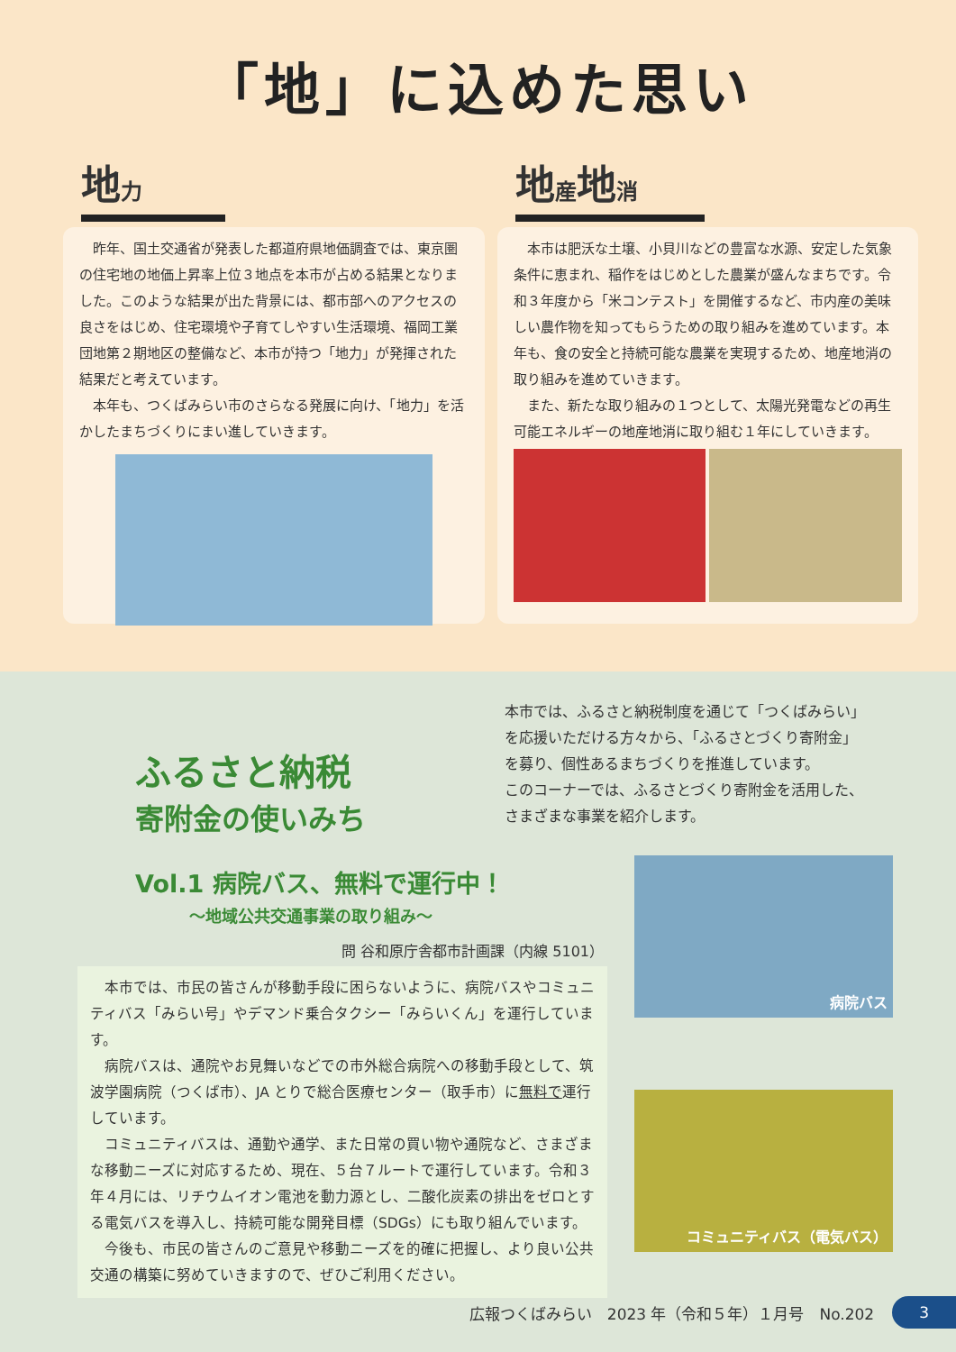「地」に込めた思い
地力
昨年、国土交通省が発表した都道府県地価調査では、東京圏の住宅地の地価上昇率上位３地点を本市が占める結果となりました。このような結果が出た背景には、都市部へのアクセスの良さをはじめ、住宅環境や子育てしやすい生活環境、福岡工業団地第２期地区の整備など、本市が持つ「地力」が発揮された結果だと考えています。
本年も、つくばみらい市のさらなる発展に向け、「地力」を活かしたまちづくりにまい進していきます。
地産地消
本市は肥沃な土壌、小貝川などの豊富な水源、安定した気象条件に恵まれ、稲作をはじめとした農業が盛んなまちです。令和３年度から「米コンテスト」を開催するなど、市内産の美味しい農作物を知ってもらうための取り組みを進めています。本年も、食の安全と持続可能な農業を実現するため、地産地消の取り組みを進めていきます。
また、新たな取り組みの１つとして、太陽光発電などの再生可能エネルギーの地産地消に取り組む１年にしていきます。
ふるさと納税
寄附金の使いみち
本市では、ふるさと納税制度を通じて「つくばみらい」
を応援いただける方々から、「ふるさとづくり寄附金」
を募り、個性あるまちづくりを推進しています。
このコーナーでは、ふるさとづくり寄附金を活用した、
さまざまな事業を紹介します。
Vol.1 病院バス、無料で運行中！
～地域公共交通事業の取り組み～
問 谷和原庁舎都市計画課（内線 5101）
本市では、市民の皆さんが移動手段に困らないように、病院バスやコミュニティバス「みらい号」やデマンド乗合タクシー「みらいくん」を運行しています。
病院バスは、通院やお見舞いなどでの市外総合病院への移動手段として、筑波学園病院（つくば市）、JA とりで総合医療センター（取手市）に無料で運行しています。
コミュニティバスは、通勤や通学、また日常の買い物や通院など、さまざまな移動ニーズに対応するため、現在、５台７ルートで運行しています。令和３年４月には、リチウムイオン電池を動力源とし、二酸化炭素の排出をゼロとする電気バスを導入し、持続可能な開発目標（SDGs）にも取り組んでいます。
今後も、市民の皆さんのご意見や移動ニーズを的確に把握し、より良い公共交通の構築に努めていきますので、ぜひご利用ください。
病院バス
コミュニティバス（電気バス）
広報つくばみらい　2023 年（令和５年）１月号　No.202 3